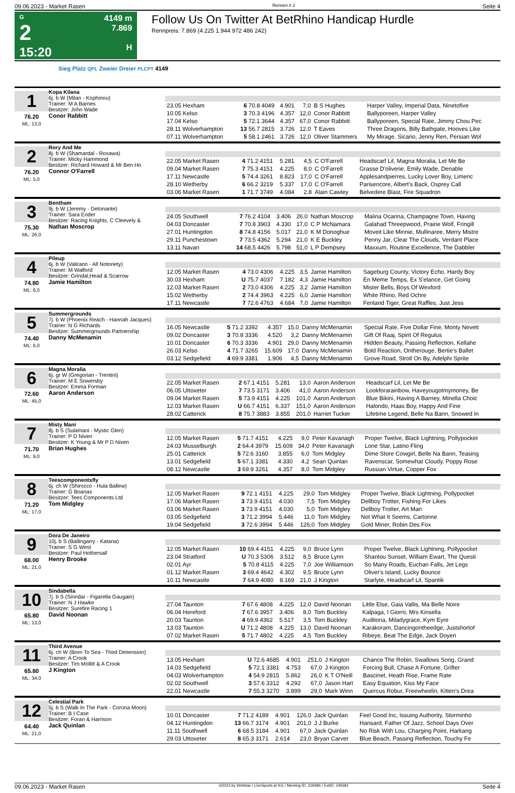09.06.2023 - Market Rasen Rennen # 2 Seite 4
G
2
15:20
4149 m
7.869
H
Follow Us On Twitter At BetRhino Handicap Hurdle
Rennpreis: 7.869 (4.225 1.944 972 486 242)
Sieg Platz QPL Zweier Dreier PLCPT 4149
1
76.20
ML: 13,0
Kopa Kilana
6j. b W (Milan - Kophinou)
Trainer: M A Barnes
Besitzer: John Wade
Conor Rabbitt
| 23.05 Hexham | 6 70.8 4049 | 4.901 | 7,0 | B S Hughes | Harper Valley, Imperial Data, Ninetofive |
| 10.05 Kelso | 3 70.3 4196 | 4.357 | 12,0 | Conor Rabbitt | Ballyporeen, Harper Valley |
| 17.04 Kelso | 5 72.1 3644 | 4.357 | 67,0 | Conor Rabbitt | Ballyporeen, Special Rate, Jimmy Chou Pec |
| 28.11 Wolverhampton | 13 56.7 2815 | 3.726 | 12,0 | T Eaves | Three Dragons, Billy Bathgate, Hooves Like |
| 07.11 Wolverhampton | 5 58.1 2461 | 3.726 | 12,0 | Oliver Stammers | My Mirage, Sicario, Jenny Ren, Persian Wol |
2
76.20
ML: 5,0
Rory And Me
8j. b W (Shamardal - Rosawa)
Trainer: Micky Hammond
Besitzer: Richard Howard & Mr Ben Ho
Connor O'Farrell
| 22.05 Market Rasen | 4 71.2 4151 | 5.281 | 4,5 | C O'Farrell | Headscarf Lil, Magna Moralia, Let Me Be |
| 09.04 Market Rasen | 7 75.3 4151 | 4.225 | 8,0 | C O'Farrell | Grasse D'oliverie, Emily Wade, Denable |
| 17.11 Newcastle | 5 74.4 3261 | 8.823 | 17,0 | C O'Farrell | Applesandpierres, Lucky Lover Boy, Limeric |
| 28.10 Wetherby | 6 66.2 3219 | 5.337 | 17,0 | C O'Farrell | Parisencore, Albert's Back, Osprey Call |
| 03.06 Market Rasen | 1 71.7 3749 | 4.084 | 2,8 | Alain Cawley | Belvedere Blast, Fire Squadron |
3
75.30
ML: 26,0
Bentham
9j. b W (Jeremy - Detonante)
Trainer: Sara Ender
Besitzer: Racing Knights, C Cleevely &
Nathan Moscrop
| 24.05 Southwell | 7 76.2 4104 | 3.406 | 26,0 | Nathan Moscrop | Malina Ocarina, Champagne Town, Having |
| 04.03 Doncaster | 7 70.8 3903 | 4.330 | 17,0 | C P McNamara | Galahad Threepwood, Prairie Wolf, Fringill |
| 27.01 Huntingdon | 8 74.8 4156 | 5.017 | 21,0 | K M Donoghue | Moveit Like Minnie, Mullinaree, Merry Mistre |
| 29.11 Punchestown | 7 73.5 4362 | 5.294 | 21,0 | K E Buckley | Penny Jar, Clear The Clouds, Verdant Place |
| 13.11 Navan | 14 68.5 4426 | 5.798 | 51,0 | L P Dempsey | Maxxum, Routine Excellence, The Dabbler |
4
74.80
ML: 6,0
Pileup
6j. b W (Valirann - All Notoriety)
Trainer: M Walford
Besitzer: Grindal,Head & Scarrow
Jamie Hamilton
| 12.05 Market Rasen | 4 73.0 4306 | 4.225 | 3,5 | Jamie Hamilton | Sageburg County, Victory Echo, Hardy Boy |
| 30.03 Hexham | U 75.7 4037 | 7.182 | 4,3 | Jamie Hamilton | En Meme Temps, Ex S'elance, Get Going |
| 12.03 Market Rasen | 2 73.0 4306 | 4.225 | 3,2 | Jamie Hamilton | Mister Bells, Boys Of Wexford |
| 15.02 Wetherby | 2 74.4 3963 | 4.225 | 6,0 | Jamie Hamilton | White Rhino, Red Ochre |
| 17.11 Newcastle | 7 72.6 4763 | 4.684 | 7,0 | Jamie Hamilton | Fenland Tiger, Great Raffles, Just Jess |
5
74.40
ML: 6,0
Summergrounds
7j. b W (Phoenix Reach - Hannah Jacques)
Trainer: N G Richards
Besitzer: Summergrounds Partnership
Danny McMenamin
| 16.05 Newcastle | 5 71.2 3392 | 4.357 | 15,0 | Danny McMenamin | Special Rate, Five Dollar Fine, Monty Nevett |
| 09.02 Doncaster | 3 70.8 3336 | 4.520 | 3,2 | Danny McMenamin | Gift Of Raaj, Spirit Of Regulus |
| 10.01 Doncaster | 6 70.3 3336 | 4.901 | 29,0 | Danny McMenamin | Hidden Beauty, Passing Reflection, Kellahe |
| 26.03 Kelso | 4 71.7 3265 | 15.609 | 17,0 | Danny McMenamin | Bold Reaction, Ontherouge, Bertie's Ballet |
| 03.12 Sedgefield | 4 69.9 3381 | 1.906 | 4,5 | Danny McMenamin | Grove Road, Stroll On By, Adelphi Sprite |
6
72.60
ML: 45,0
Magna Moralia
6j. gr W (Gregorian - Trentini)
Trainer: M E Sowersby
Besitzer: Emma Forman
Aaron Anderson
| 22.05 Market Rasen | 2 67.1 4151 | 5.281 | 13,0 | Aaron Anderson | Headscarf Lil, Let Me Be |
| 06.05 Uttoxeter | 7 73.5 3171 | 3.406 | 41,0 | Aaron Anderson | Lookforarainbow, Haveyougotmymoney, Be |
| 09.04 Market Rasen | 5 73.9 4151 | 4.225 | 101,0 | Aaron Anderson | Blue Bikini, Having A Barney, Minella Choic |
| 12.03 Market Rasen | U 66.7 4151 | 6.337 | 151,0 | Aaron Anderson | Halondo, Haas Boy, Happy And Fine |
| 28.02 Catterick | 8 75.7 3883 | 3.855 | 201,0 | Harriet Tucker | Lifetime Legend, Belle Na Bann, Snowed In |
7
71.70
ML: 9,0
Misty Mani
8j. b S (Sulamani - Mystic Glen)
Trainer: P D Niven
Besitzer: K Young & Mr P D Niven
Brian Hughes
| 12.05 Market Rasen | 5 71.7 4151 | 4.225 | 9,0 | Peter Kavanagh | Proper Twelve, Black Lightning, Pollypocket |
| 24.03 Musselburgh | 2 64.4 3979 | 15.609 | 34,0 | Peter Kavanagh | Lone Star, Latino Fling |
| 25.01 Catterick | 5 72.6 3160 | 3.855 | 6,0 | Tom Midgley | Dime Store Cowgirl, Belle Na Bann, Teasing |
| 13.01 Sedgefield | 5 67.1 3381 | 4.330 | 4,2 | Sean Quinlan | Ravenscar, Somewhat Cloudy, Poppy Rose |
| 08.12 Newcastle | 3 69.9 3261 | 4.357 | 8,0 | Tom Midgley | Russian Virtue, Copper Fox |
8
71.20
ML: 17,0
Teescomponentsfly
6j. ch W (Shirocco - Hula Ballew)
Trainer: G Boanas
Besitzer: Tees Components Ltd
Tom Midgley
| 12.05 Market Rasen | 9 72.1 4151 | 4.225 | 29,0 | Tom Midgley | Proper Twelve, Black Lightning, Pollypocket |
| 17.06 Market Rasen | 3 73.9 4151 | 4.030 | 7,5 | Tom Midgley | Dellboy Trotter, Fishing For Likes |
| 03.06 Market Rasen | 3 73.9 4151 | 4.030 | 5,0 | Tom Midgley | Dellboy Trotter, Art Man |
| 03.05 Sedgefield | 3 71.2 3994 | 5.446 | 11,0 | Tom Midgley | Not What It Seems, Cartonne |
| 19.04 Sedgefield | 3 72.6 3994 | 5.446 | 126,0 | Tom Midgley | Gold Miner, Robin Des Fox |
9
68.00
ML: 21,0
Dora De Janeiro
10j. b S (Ballingarry - Katana)
Trainer: S G West
Besitzer: Paul Hothersall
Henry Brooke
| 12.05 Market Rasen | 10 69.4 4151 | 4.225 | 9,0 | Bruce Lynn | Proper Twelve, Black Lightning, Pollypocket |
| 23.04 Stratford | U 70.3 5306 | 3.512 | 8,5 | Bruce Lynn | Shantou Sunset, William Ewart, The Questi |
| 02.01 Ayr | 5 70.8 4115 | 4.225 | 7,0 | Joe Williamson | So Many Roads, Euchan Falls, Jet Legs |
| 01.12 Market Rasen | 3 69.4 4642 | 4.302 | 9,5 | Bruce Lynn | Oliver's Island, Lucky Bounce |
| 10.11 Newcastle | 7 64.9 4080 | 8.169 | 21,0 | J Kington | Starlyte, Headscarf Lil, Spantik |
10
65.80
ML: 13,0
Sindabella
7j. b S (Sinndar - Figarella Gaugain)
Trainer: N J Hawke
Besitzer: Surefire Racing 1
David Noonan
| 27.04 Taunton | 7 67.6 4808 | 4.225 | 12,0 | David Noonan | Little Else, Gaia Vallis, Ma Belle Noire |
| 06.04 Hereford | 7 67.6 3957 | 3.406 | 8,0 | Tom Buckley | Kalpaga, I Giorni, Mrs Kinsella |
| 20.03 Taunton | 4 69.9 4362 | 5.517 | 3,5 | Tom Buckley | Auditoria, Miladygrace, Kym Eyre |
| 13.03 Taunton | U 71.2 4808 | 4.225 | 13,0 | David Noonan | Karakoram, Dancingontheedge, Justshortof |
| 07.02 Market Rasen | 5 71.7 4802 | 4.225 | 4,5 | Tom Buckley | Ribeye, Beat The Edge, Jack Doyen |
11
65.80
ML: 34,0
Third Avenue
6j. ch W (Born To Sea - Third Dimension)
Trainer: A Crook
Besitzer: Tim Mollitt & A Crook
J Kington
| 13.05 Hexham | U 72.6 4685 | 4.901 | 251,0 | J Kington | Chance The Robin, Swallows Song, Grand |
| 14.03 Sedgefield | 5 72.1 3381 | 4.753 | 67,0 | J Kington | Forcing Bull, Chase A Fortune, Grifter |
| 04.03 Wolverhampton | 4 54.9 2815 | 5.862 | 26,0 | K T O'Neill | Bascinet, Heath Rise, Frame Rate |
| 02.02 Southwell | 3 57.6 3312 | 4.292 | 67,0 | Jason Hart | Easy Equation, Kiss My Face |
| 22.01 Newcastle | 7 55.3 3270 | 3.899 | 29,0 | Mark Winn | Quercus Robur, Freewheelin, Kitten's Drea |
12
64.40
ML: 21,0
Celestial Park
5j. b S (Walk In The Park - Corona Moon)
Trainer: B I Case
Besitzer: Foran & Harrison
Jack Quinlan
| 10.01 Doncaster | 7 71.2 4189 | 4.901 | 126,0 | Jack Quinlan | Feel Good Inc, Issuing Authority, Storminho |
| 04.12 Huntingdon | 13 66.7 3174 | 4.901 | 201,0 | J J Burke | Hansard, Father Of Jazz, School Days Over |
| 11.11 Southwell | 6 68.5 3184 | 4.901 | 67,0 | Jack Quinlan | No Risk With Lou, Charging Point, Harkang |
| 29.03 Uttoxeter | 8 65.3 3171 | 2.614 | 23,0 | Bryan Carver | Blue Beach, Passing Reflection, Touchy Fe |
09.06.2023 - Market Rasen ©2023 by Wettstar / LiveSports.at KG / Meeting ID: 318496 / ExtID: 249381 Seite 4